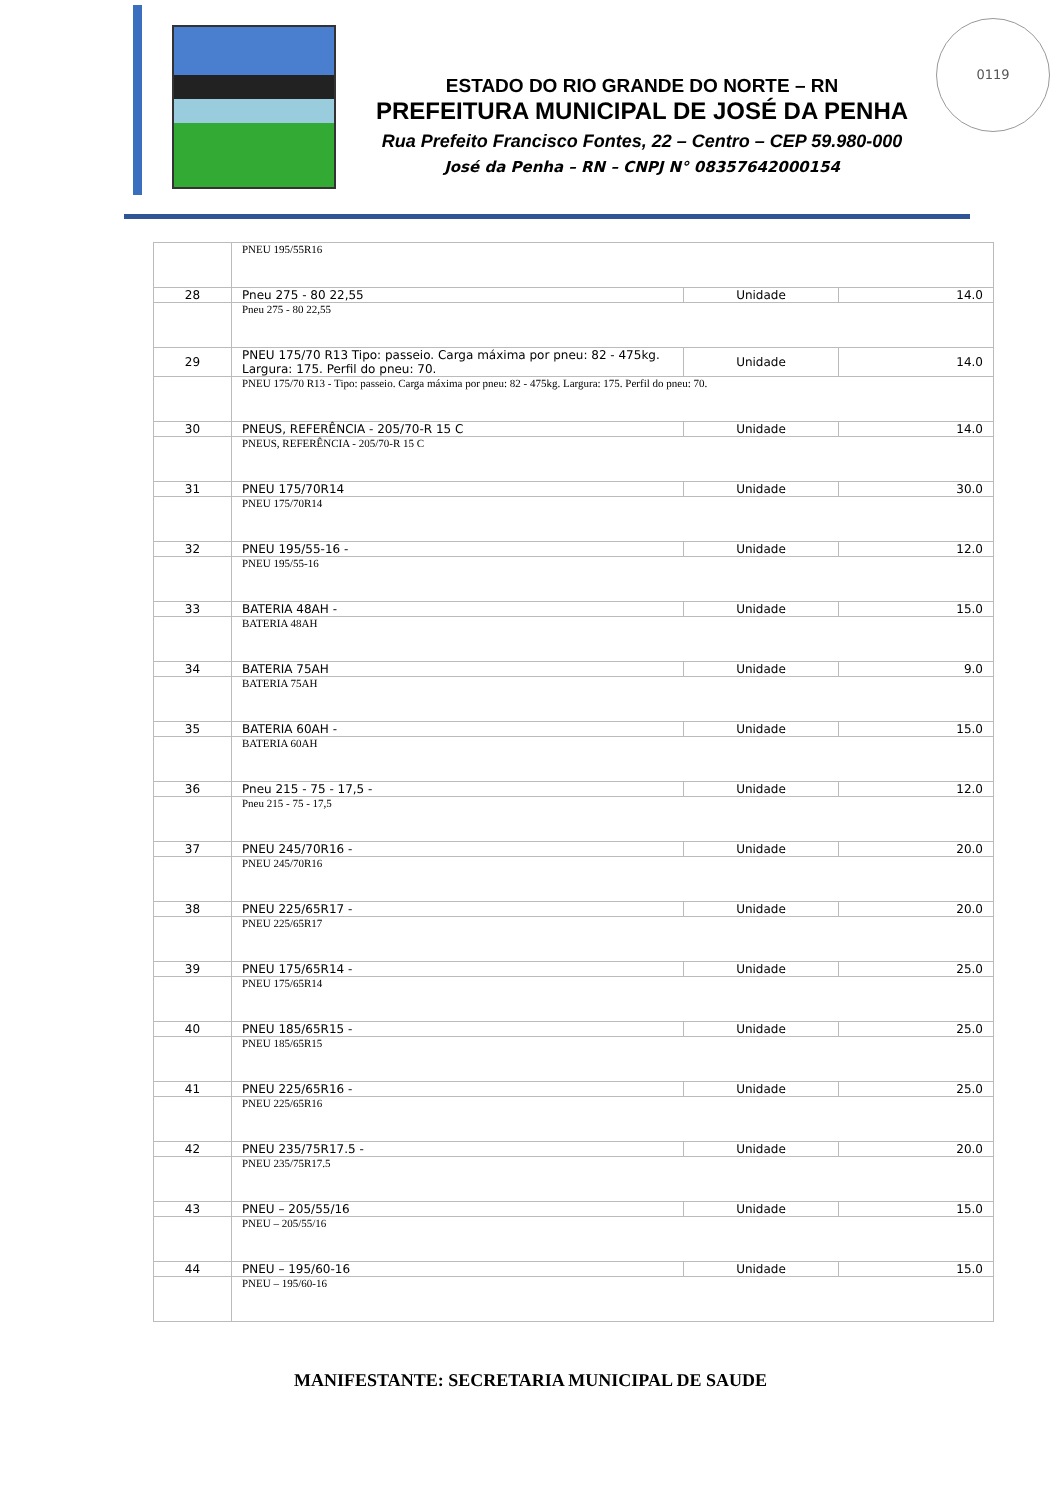ESTADO DO RIO GRANDE DO NORTE – RN
PREFEITURA MUNICIPAL DE JOSÉ DA PENHA
Rua Prefeito Francisco Fontes, 22 – Centro – CEP 59.980-000
José da Penha – RN – CNPJ N° 08357642000154
0119
| | PNEU 195/55R16 | | |
| 28 | Pneu 275 - 80 22,55 | Unidade | 14.0 |
| | Pneu 275 - 80 22,55 | | |
| 29 | PNEU 175/70 R13 Tipo: passeio. Carga máxima por pneu: 82 - 475kg. Largura: 175. Perfil do pneu: 70. | Unidade | 14.0 |
| | PNEU 175/70 R13 - Tipo: passeio. Carga máxima por pneu: 82 - 475kg. Largura: 175. Perfil do pneu: 70. | | |
| 30 | PNEUS, REFERÊNCIA - 205/70-R 15 C | Unidade | 14.0 |
| | PNEUS, REFERÊNCIA - 205/70-R 15 C | | |
| 31 | PNEU 175/70R14 | Unidade | 30.0 |
| | PNEU 175/70R14 | | |
| 32 | PNEU 195/55-16 - | Unidade | 12.0 |
| | PNEU 195/55-16 | | |
| 33 | BATERIA 48AH - | Unidade | 15.0 |
| | BATERIA 48AH | | |
| 34 | BATERIA 75AH | Unidade | 9.0 |
| | BATERIA 75AH | | |
| 35 | BATERIA 60AH - | Unidade | 15.0 |
| | BATERIA 60AH | | |
| 36 | Pneu 215 - 75 - 17,5 - | Unidade | 12.0 |
| | Pneu 215 - 75 - 17,5 | | |
| 37 | PNEU 245/70R16 - | Unidade | 20.0 |
| | PNEU 245/70R16 | | |
| 38 | PNEU 225/65R17 - | Unidade | 20.0 |
| | PNEU 225/65R17 | | |
| 39 | PNEU 175/65R14 - | Unidade | 25.0 |
| | PNEU 175/65R14 | | |
| 40 | PNEU 185/65R15 - | Unidade | 25.0 |
| | PNEU 185/65R15 | | |
| 41 | PNEU 225/65R16 - | Unidade | 25.0 |
| | PNEU 225/65R16 | | |
| 42 | PNEU 235/75R17.5 - | Unidade | 20.0 |
| | PNEU 235/75R17.5 | | |
| 43 | PNEU – 205/55/16 | Unidade | 15.0 |
| | PNEU – 205/55/16 | | |
| 44 | PNEU – 195/60-16 | Unidade | 15.0 |
| | PNEU – 195/60-16 | | |
MANIFESTANTE: SECRETARIA MUNICIPAL DE SAUDE